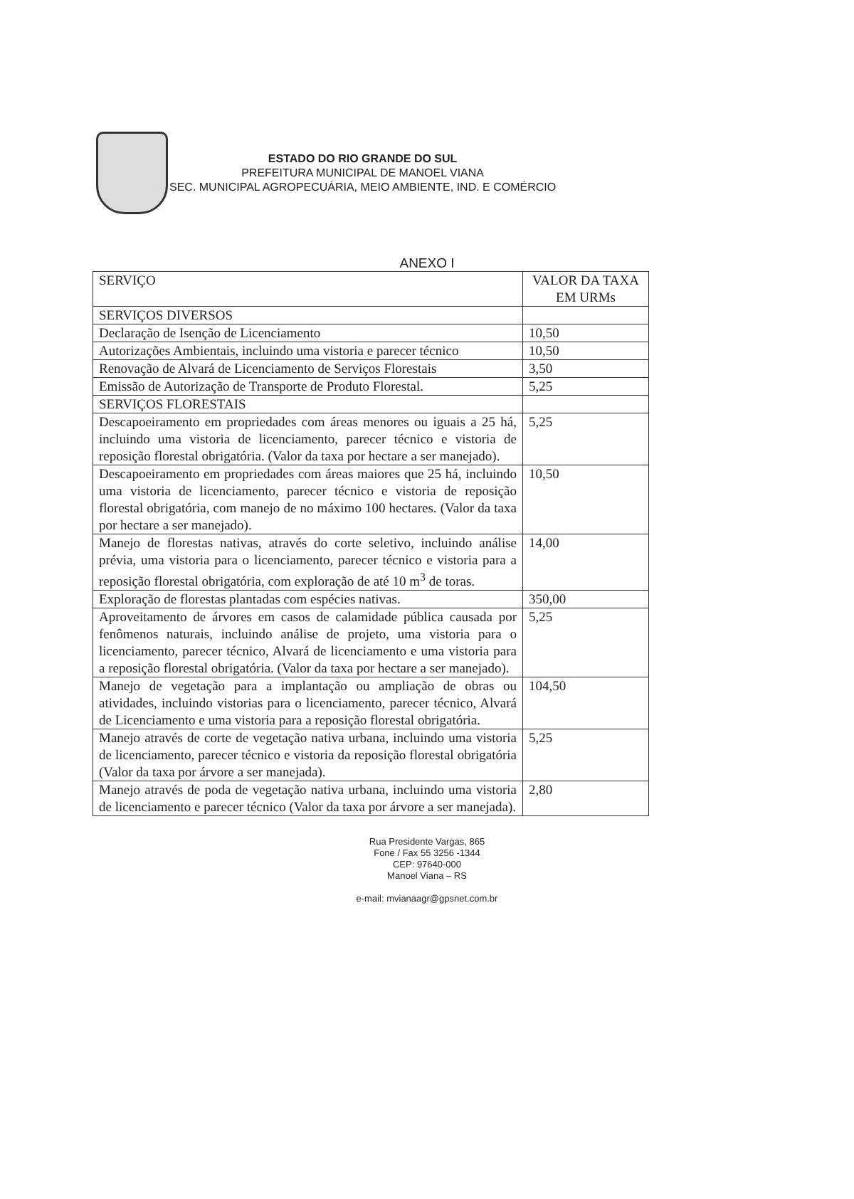ESTADO DO RIO GRANDE DO SUL
PREFEITURA MUNICIPAL DE MANOEL VIANA
SEC. MUNICIPAL AGROPECUÁRIA, MEIO AMBIENTE, IND. E COMÉRCIO
ANEXO I
| SERVIÇO | VALOR DA TAXA EM URMs |
| --- | --- |
| SERVIÇOS DIVERSOS | |
| Declaração de Isenção de Licenciamento | 10,50 |
| Autorizações Ambientais, incluindo uma vistoria e parecer técnico | 10,50 |
| Renovação de Alvará de Licenciamento de Serviços Florestais | 3,50 |
| Emissão de Autorização de Transporte de Produto Florestal. | 5,25 |
| SERVIÇOS FLORESTAIS | |
| Descapoeiramento em propriedades com áreas menores ou iguais a 25 há, incluindo uma vistoria de licenciamento, parecer técnico e vistoria de reposição florestal obrigatória. (Valor da taxa por hectare a ser manejado). | 5,25 |
| Descapoeiramento em propriedades com áreas maiores que 25 há, incluindo uma vistoria de licenciamento, parecer técnico e vistoria de reposição florestal obrigatória, com manejo de no máximo 100 hectares. (Valor da taxa por hectare a ser manejado). | 10,50 |
| Manejo de florestas nativas, através do corte seletivo, incluindo análise prévia, uma vistoria para o licenciamento, parecer técnico e vistoria para a reposição florestal obrigatória, com exploração de até 10 m<sup>3</sup> de toras. | 14,00 |
| Exploração de florestas plantadas com espécies nativas. | 350,00 |
| Aproveitamento de árvores em casos de calamidade pública causada por fenômenos naturais, incluindo análise de projeto, uma vistoria para o licenciamento, parecer técnico, Alvará de licenciamento e uma vistoria para a reposição florestal obrigatória. (Valor da taxa por hectare a ser manejado). | 5,25 |
| Manejo de vegetação para a implantação ou ampliação de obras ou atividades, incluindo vistorias para o licenciamento, parecer técnico, Alvará de Licenciamento e uma vistoria para a reposição florestal obrigatória. | 104,50 |
| Manejo através de corte de vegetação nativa urbana, incluindo uma vistoria de licenciamento, parecer técnico e vistoria da reposição florestal obrigatória (Valor da taxa por árvore a ser manejada). | 5,25 |
| Manejo através de poda de vegetação nativa urbana, incluindo uma vistoria de licenciamento e parecer técnico (Valor da taxa por árvore a ser manejada). | 2,80 |
Rua Presidente Vargas, 865
Fone / Fax 55 3256 -1344
CEP: 97640-000
Manoel Viana – RS
e-mail: mvianaagr@gpsnet.com.br